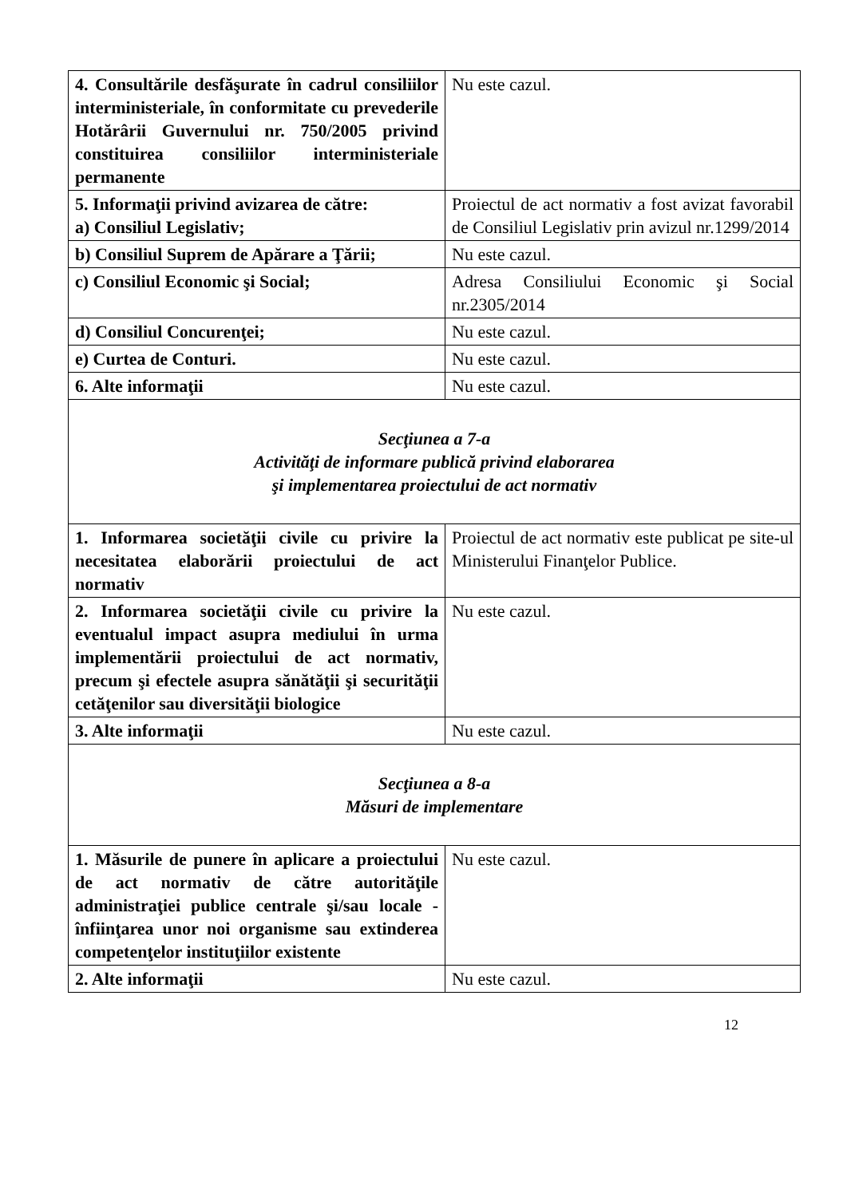| 4. Consultările desfăşurate în cadrul consiliilor interministeriale, în conformitate cu prevederile Hotărârii Guvernului nr. 750/2005 privind constituirea consiliilor interministeriale permanente | Nu este cazul. |
| 5. Informaţii privind avizarea de către: a) Consiliul Legislativ; | Proiectul de act normativ a fost avizat favorabil de Consiliul Legislativ prin avizul nr.1299/2014 |
| b) Consiliul Suprem de Apărare a Ţării; | Nu este cazul. |
| c) Consiliul Economic şi Social; | Adresa Consiliului Economic şi Social nr.2305/2014 |
| d) Consiliul Concurenţei; | Nu este cazul. |
| e) Curtea de Conturi. | Nu este cazul. |
| 6. Alte informaţii | Nu este cazul. |
| Secţiunea a 7-a Activităţi de informare publică privind elaborarea şi implementarea proiectului de act normativ | |
| 1. Informarea societăţii civile cu privire la necesitatea elaborării proiectului de act normativ | Proiectul de act normativ este publicat pe site-ul Ministerului Finanţelor Publice. |
| 2. Informarea societăţii civile cu privire la eventualul impact asupra mediului în urma implementării proiectului de act normativ, precum şi efectele asupra sănătăţii şi securităţii cetăţenilor sau diversităţii biologice | Nu este cazul. |
| 3. Alte informaţii | Nu este cazul. |
| Secţiunea a 8-a Măsuri de implementare | |
| 1. Măsurile de punere în aplicare a proiectului de act normativ de către autorităţile administraţiei publice centrale şi/sau locale - înfiinţarea unor noi organisme sau extinderea competenţelor instituţiilor existente | Nu este cazul. |
| 2. Alte informaţii | Nu este cazul. |
12